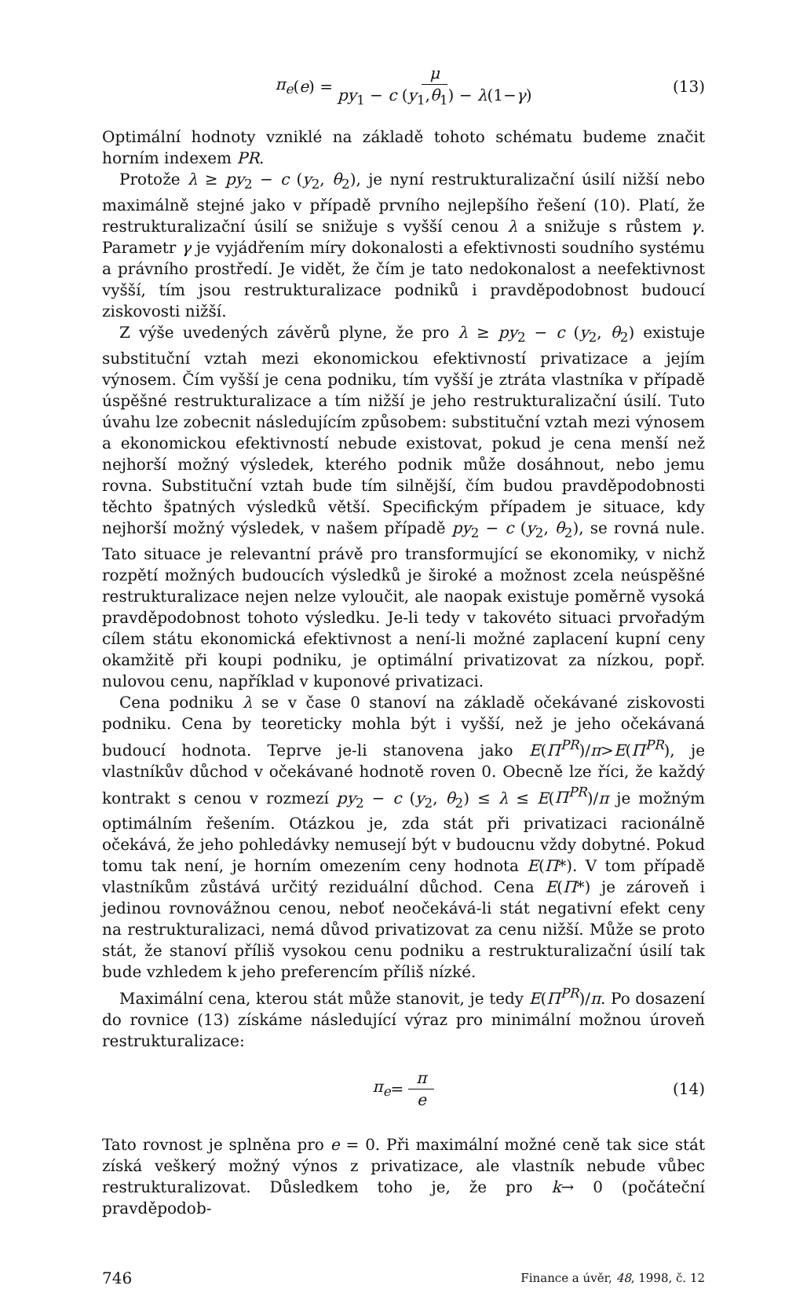π<sub>e</sub> (e) = μ py<sub>1</sub> − c (y<sub>1</sub>,θ<sub>1</sub>) − λ(1−γ) (13)
Optimální hodnoty vzniklé na základě tohoto schématu budeme značit horním indexem PR.
Protože λ ≥ py<sub>2</sub> − c (y<sub>2</sub>, θ<sub>2</sub>), je nyní restrukturalizační úsilí nižší nebo maximálně stejné jako v případě prvního nejlepšího řešení (10). Platí, že restrukturalizační úsilí se snižuje s vyšší cenou λ a snižuje s růstem γ. Parametr γ je vyjádřením míry dokonalosti a efektivnosti soudního systému a právního prostředí. Je vidět, že čím je tato nedokonalost a neefektivnost vyšší, tím jsou restrukturalizace podniků i pravděpodobnost budoucí ziskovosti nižší.
Z výše uvedených závěrů plyne, že pro λ ≥ py<sub>2</sub> − c (y<sub>2</sub>, θ<sub>2</sub>) existuje substituční vztah mezi ekonomickou efektivností privatizace a jejím výnosem. Čím vyšší je cena podniku, tím vyšší je ztráta vlastníka v případě úspěšné restrukturalizace a tím nižší je jeho restrukturalizační úsilí. Tuto úvahu lze zobecnit následujícím způsobem: substituční vztah mezi výnosem a ekonomickou efektivností nebude existovat, pokud je cena menší než nejhorší možný výsledek, kterého podnik může dosáhnout, nebo jemu rovna. Substituční vztah bude tím silnější, čím budou pravděpodobnosti těchto špatných výsledků větší. Specifickým případem je situace, kdy nejhorší možný výsledek, v našem případě py<sub>2</sub> − c (y<sub>2</sub>, θ<sub>2</sub>), se rovná nule. Tato situace je relevantní právě pro transformující se ekonomiky, v nichž rozpětí možných budoucích výsledků je široké a možnost zcela neúspěšné restrukturalizace nejen nelze vyloučit, ale naopak existuje poměrně vysoká pravděpodobnost tohoto výsledku. Je-li tedy v takovéto situaci prvořadým cílem státu ekonomická efektivnost a není-li možné zaplacení kupní ceny okamžitě při koupi podniku, je optimální privatizovat za nízkou, popř. nulovou cenu, například v kuponové privatizaci.
Cena podniku λ se v čase 0 stanoví na základě očekávané ziskovosti podniku. Cena by teoreticky mohla být i vyšší, než je jeho očekávaná budoucí hodnota. Teprve je-li stanovena jako E(Π<sup>PR</sup>)/π>E(Π<sup>PR</sup>), je vlastníkův důchod v očekávané hodnotě roven 0. Obecně lze říci, že každý kontrakt s cenou v rozmezí py<sub>2</sub> − c (y<sub>2</sub>, θ<sub>2</sub>) ≤ λ ≤ E(Π<sup>PR</sup>)/π je možným optimálním řešením. Otázkou je, zda stát při privatizaci racionálně očekává, že jeho pohledávky nemusejí být v budoucnu vždy dobytné. Pokud tomu tak není, je horním omezením ceny hodnota E(Π*). V tom případě vlastníkům zůstává určitý reziduální důchod. Cena E(Π*) je zároveň i jedinou rovnovážnou cenou, neboť neočekává-li stát negativní efekt ceny na restrukturalizaci, nemá důvod privatizovat za cenu nižší. Může se proto stát, že stanoví příliš vysokou cenu podniku a restrukturalizační úsilí tak bude vzhledem k jeho preferencím příliš nízké.
Maximální cena, kterou stát může stanovit, je tedy E(Π<sup>PR</sup>)/π. Po dosazení do rovnice (13) získáme následující výraz pro minimální možnou úroveň restrukturalizace:
π<sub>e</sub> = π e (14)
Tato rovnost je splněna pro e = 0. Při maximální možné ceně tak sice stát získá veškerý možný výnos z privatizace, ale vlastník nebude vůbec restrukturalizovat. Důsledkem toho je, že pro k→ 0 (počáteční pravděpodob-
746 Finance a úvěr, 48, 1998, č. 12